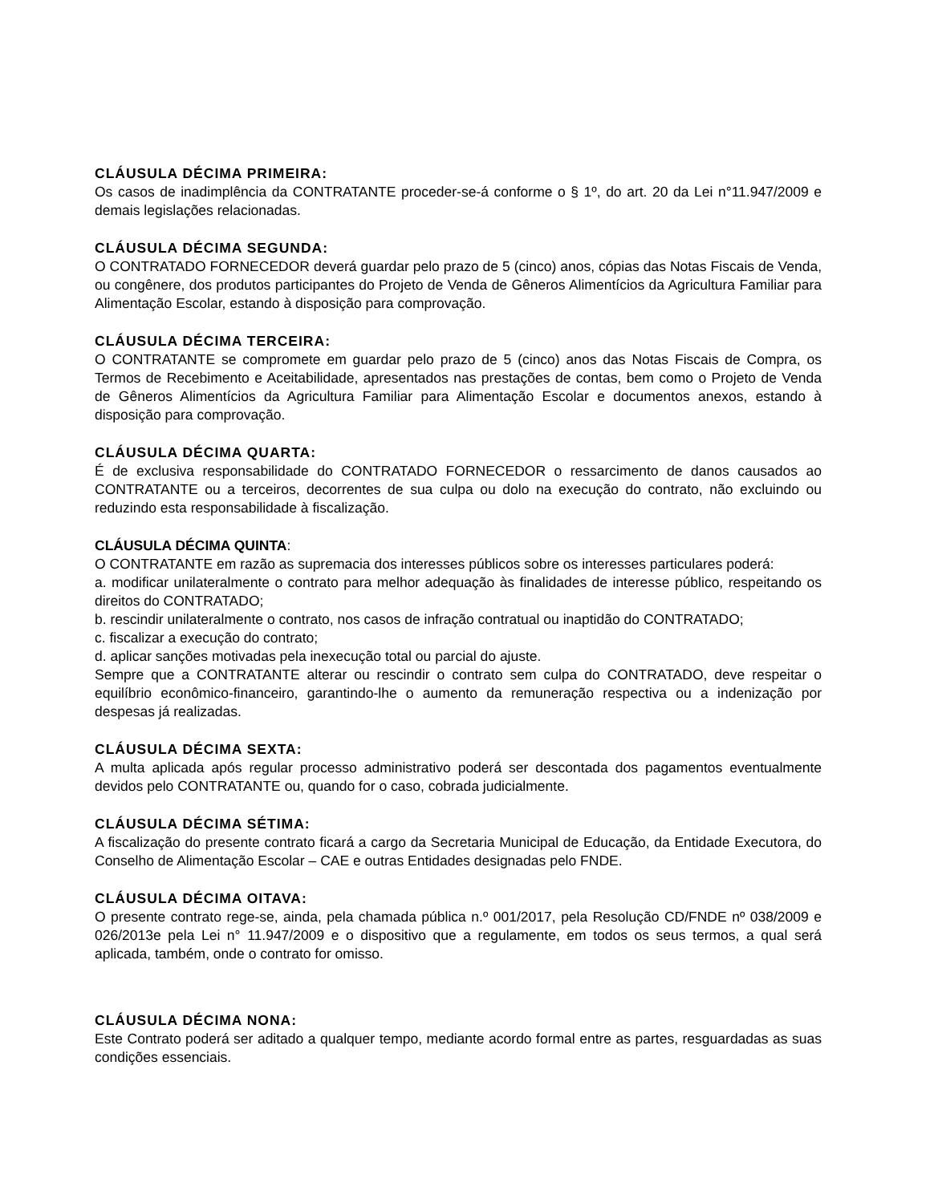CLÁUSULA DÉCIMA PRIMEIRA:
Os casos de inadimplência da CONTRATANTE proceder-se-á conforme o § 1º, do art. 20 da Lei n°11.947/2009 e demais legislações relacionadas.
CLÁUSULA DÉCIMA SEGUNDA:
O CONTRATADO FORNECEDOR deverá guardar pelo prazo de 5 (cinco) anos, cópias das Notas Fiscais de Venda, ou congênere, dos produtos participantes do Projeto de Venda de Gêneros Alimentícios da Agricultura Familiar para Alimentação Escolar, estando à disposição para comprovação.
CLÁUSULA DÉCIMA TERCEIRA:
O CONTRATANTE se compromete em guardar pelo prazo de 5 (cinco) anos das Notas Fiscais de Compra, os Termos de Recebimento e Aceitabilidade, apresentados nas prestações de contas, bem como o Projeto de Venda de Gêneros Alimentícios da Agricultura Familiar para Alimentação Escolar e documentos anexos, estando à disposição para comprovação.
CLÁUSULA DÉCIMA QUARTA:
É de exclusiva responsabilidade do CONTRATADO FORNECEDOR o ressarcimento de danos causados ao CONTRATANTE ou a terceiros, decorrentes de sua culpa ou dolo na execução do contrato, não excluindo ou reduzindo esta responsabilidade à fiscalização.
CLÁUSULA DÉCIMA QUINTA:
O CONTRATANTE em razão as supremacia dos interesses públicos sobre os interesses particulares poderá:
a. modificar unilateralmente o contrato para melhor adequação às finalidades de interesse público, respeitando os direitos do CONTRATADO;
b. rescindir unilateralmente o contrato, nos casos de infração contratual ou inaptidão do CONTRATADO;
c. fiscalizar a execução do contrato;
d. aplicar sanções motivadas pela inexecução total ou parcial do ajuste.
Sempre que a CONTRATANTE alterar ou rescindir o contrato sem culpa do CONTRATADO, deve respeitar o equilíbrio econômico-financeiro, garantindo-lhe o aumento da remuneração respectiva ou a indenização por despesas já realizadas.
CLÁUSULA DÉCIMA SEXTA:
A multa aplicada após regular processo administrativo poderá ser descontada dos pagamentos eventualmente devidos pelo CONTRATANTE ou, quando for o caso, cobrada judicialmente.
CLÁUSULA DÉCIMA SÉTIMA:
A fiscalização do presente contrato ficará a cargo da Secretaria Municipal de Educação, da Entidade Executora, do Conselho de Alimentação Escolar – CAE e outras Entidades designadas pelo FNDE.
CLÁUSULA DÉCIMA OITAVA:
O presente contrato rege-se, ainda, pela chamada pública n.º 001/2017, pela Resolução CD/FNDE nº 038/2009 e 026/2013e pela Lei n° 11.947/2009 e o dispositivo que a regulamente, em todos os seus termos, a qual será aplicada, também, onde o contrato for omisso.
CLÁUSULA DÉCIMA NONA:
Este Contrato poderá ser aditado a qualquer tempo, mediante acordo formal entre as partes, resguardadas as suas condições essenciais.